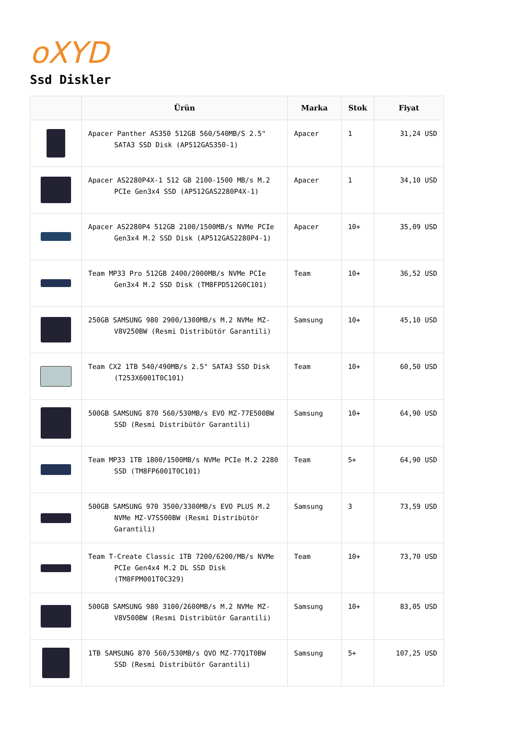oXYD
Ssd Diskler
| | Ürün | Marka | Stok | Fiyat |
| --- | --- | --- | --- | --- |
| | Apacer Panther AS350 512GB 560/540MB/S 2.5" SATA3 SSD Disk (AP512GAS350-1) | Apacer | 1 | 31,24 USD |
| | Apacer AS2280P4X-1 512 GB 2100-1500 MB/s M.2 PCIe Gen3x4 SSD (AP512GAS2280P4X-1) | Apacer | 1 | 34,10 USD |
| | Apacer AS2280P4 512GB 2100/1500MB/s NVMe PCIe Gen3x4 M.2 SSD Disk (AP512GAS2280P4-1) | Apacer | 10+ | 35,09 USD |
| | Team MP33 Pro 512GB 2400/2000MB/s NVMe PCIe Gen3x4 M.2 SSD Disk (TM8FPD512G0C101) | Team | 10+ | 36,52 USD |
| | 250GB SAMSUNG 980 2900/1300MB/s M.2 NVMe MZ-V8V250BW (Resmi Distribütör Garantili) | Samsung | 10+ | 45,10 USD |
| | Team CX2 1TB 540/490MB/s 2.5" SATA3 SSD Disk (T253X6001T0C101) | Team | 10+ | 60,50 USD |
| | 500GB SAMSUNG 870 560/530MB/s EVO MZ-77E500BW SSD (Resmi Distribütör Garantili) | Samsung | 10+ | 64,90 USD |
| | Team MP33 1TB 1800/1500MB/s NVMe PCIe M.2 2280 SSD (TM8FP6001T0C101) | Team | 5+ | 64,90 USD |
| | 500GB SAMSUNG 970 3500/3300MB/s EVO PLUS M.2 NVMe MZ-V7S500BW (Resmi Distribütör Garantili) | Samsung | 3 | 73,59 USD |
| | Team T-Create Classic 1TB 7200/6200/MB/s NVMe PCIe Gen4x4 M.2 DL SSD Disk (TM8FPM001T0C329) | Team | 10+ | 73,70 USD |
| | 500GB SAMSUNG 980 3100/2600MB/s M.2 NVMe MZ-V8V500BW (Resmi Distribütör Garantili) | Samsung | 10+ | 83,05 USD |
| | 1TB SAMSUNG 870 560/530MB/s QVO MZ-77Q1T0BW SSD (Resmi Distribütör Garantili) | Samsung | 5+ | 107,25 USD |